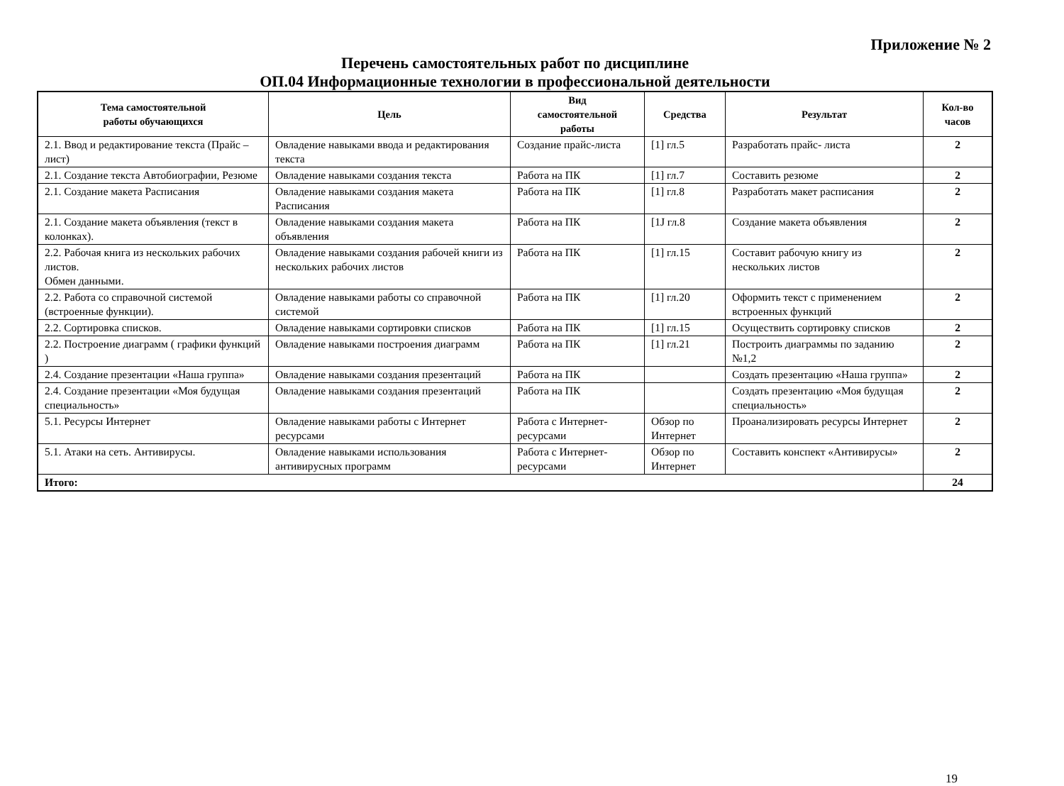Приложение № 2
Перечень самостоятельных работ по дисциплине
ОП.04 Информационные технологии в профессиональной деятельности
| Тема самостоятельной работы обучающихся | Цель | Вид самостоятельной работы | Средства | Результат | Кол-во часов |
| --- | --- | --- | --- | --- | --- |
| 2.1. Ввод и редактирование текста (Прайс – лист) | Овладение навыками ввода и редактирования текста | Создание прайс-листа | [1] гл.5 | Разработать прайс- листа | 2 |
| 2.1. Создание текста Автобиографии, Резюме | Овладение навыками создания текста | Работа на ПК | [1] гл.7 | Составить резюме | 2 |
| 2.1. Создание макета Расписания | Овладение навыками создания макета Расписания | Работа на ПК | [1] гл.8 | Разработать макет расписания | 2 |
| 2.1. Создание макета объявления (текст в колонках). | Овладение навыками создания макета объявления | Работа на ПК | [1J гл.8 | Создание макета объявления | 2 |
| 2.2. Рабочая книга из нескольких рабочих листов. Обмен данными. | Овладение навыками создания рабочей книги из нескольких рабочих листов | Работа на ПК | [1] гл.15 | Составит рабочую книгу из нескольких листов | 2 |
| 2.2. Работа со справочной системой (встроенные функции). | Овладение навыками работы со справочной системой | Работа на ПК | [1] гл.20 | Оформить текст с применением встроенных функций | 2 |
| 2.2. Сортировка списков. | Овладение навыками сортировки списков | Работа на ПК | [1] гл.15 | Осуществить сортировку списков | 2 |
| 2.2. Построение диаграмм ( графики функций ) | Овладение навыками построения диаграмм | Работа на ПК | [1] гл.21 | Построить диаграммы по заданию №1,2 | 2 |
| 2.4. Создание презентации «Наша группа» | Овладение навыками создания презентаций | Работа на ПК | | Создать презентацию «Наша группа» | 2 |
| 2.4. Создание презентации «Моя будущая специальность» | Овладение навыками создания презентаций | Работа на ПК | | Создать презентацию «Моя будущая специальность» | 2 |
| 5.1. Ресурсы Интернет | Овладение навыками работы с Интернет ресурсами | Работа с Интернет-ресурсами | Обзор по Интернет | Проанализировать ресурсы Интернет | 2 |
| 5.1. Атаки на сеть. Антивирусы. | Овладение навыками использования антивирусных программ | Работа с Интернет-ресурсами | Обзор по Интернет | Составить конспект «Антивирусы» | 2 |
| Итого: | | | | | 24 |
19